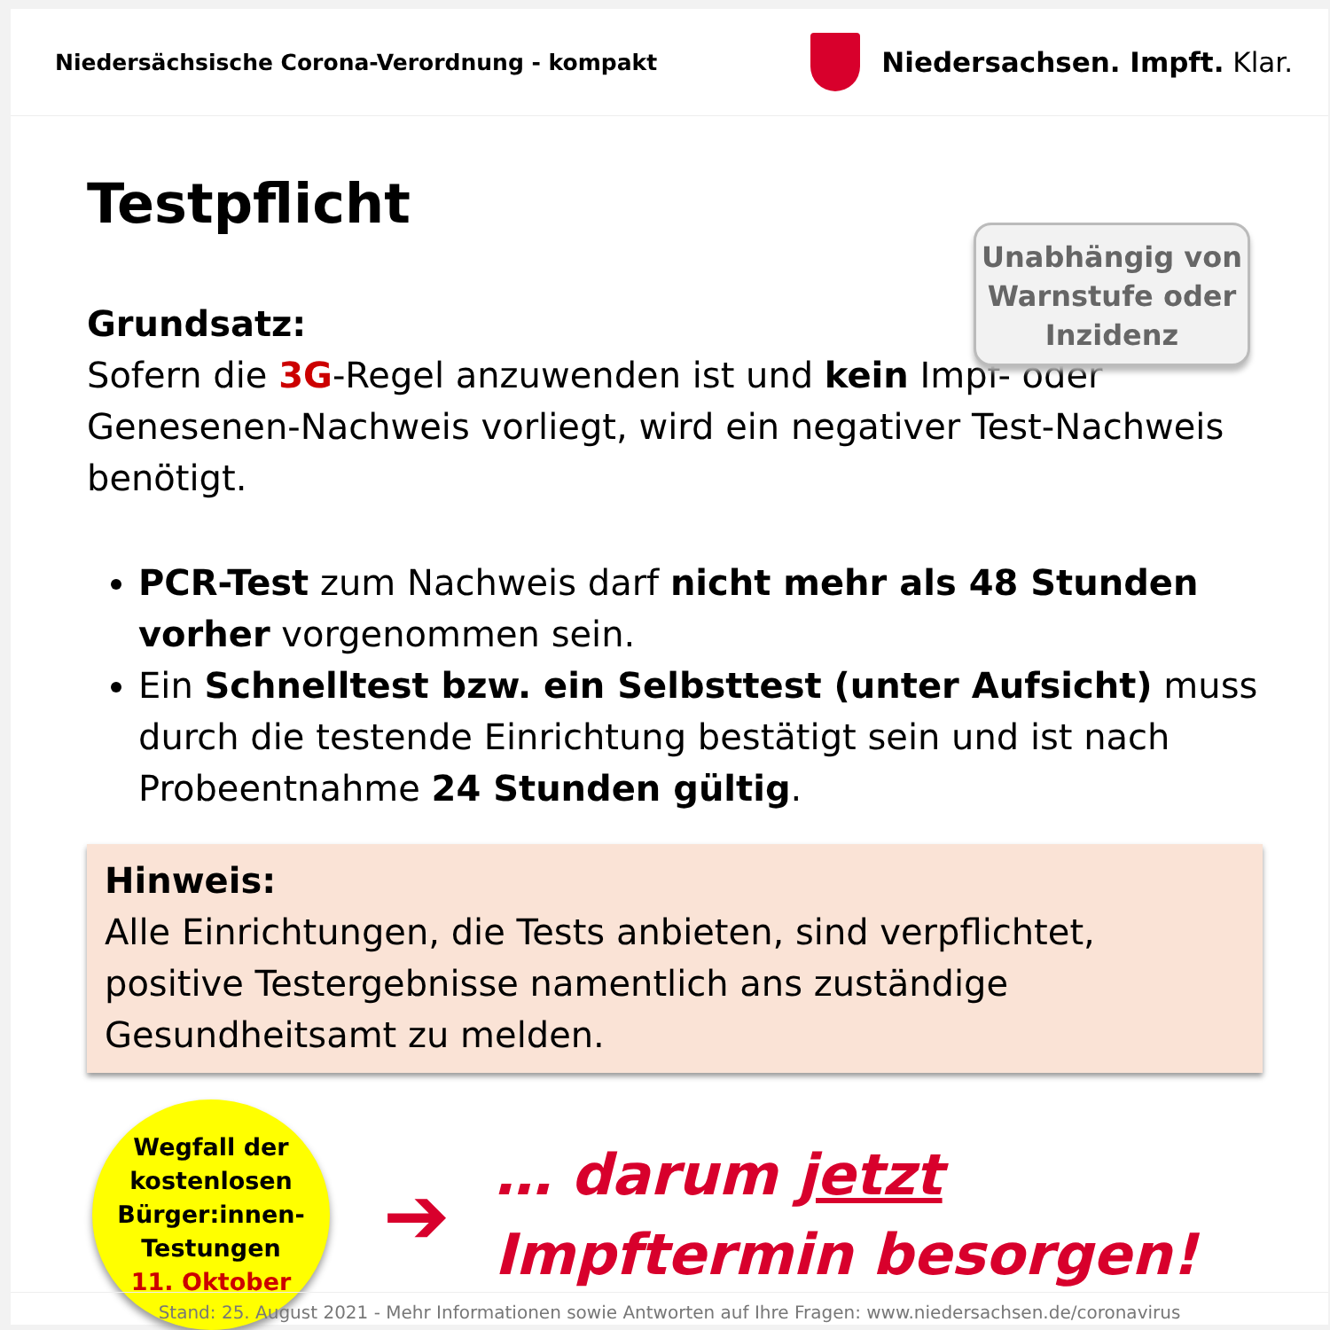Niedersächsische Corona-Verordnung - kompakt
Niedersachsen. Impft. Klar.
Testpflicht
Unabhängig von Warnstufe oder Inzidenz
Grundsatz:
Sofern die 3G-Regel anzuwenden ist und kein Impf- oder Genesenen-Nachweis vorliegt, wird ein negativer Test-Nachweis benötigt.
PCR-Test zum Nachweis darf nicht mehr als 48 Stunden vorher vorgenommen sein.
Ein Schnelltest bzw. ein Selbsttest (unter Aufsicht) muss durch die testende Einrichtung bestätigt sein und ist nach Probeentnahme 24 Stunden gültig.
Hinweis:
Alle Einrichtungen, die Tests anbieten, sind verpflichtet, positive Testergebnisse namentlich ans zuständige Gesundheitsamt zu melden.
Wegfall der
kostenlosen
Bürger:innen-
Testungen
11. Oktober
➔
… darum jetzt
Impftermin besorgen!
Stand: 25. August 2021 - Mehr Informationen sowie Antworten auf Ihre Fragen: www.niedersachsen.de/coronavirus